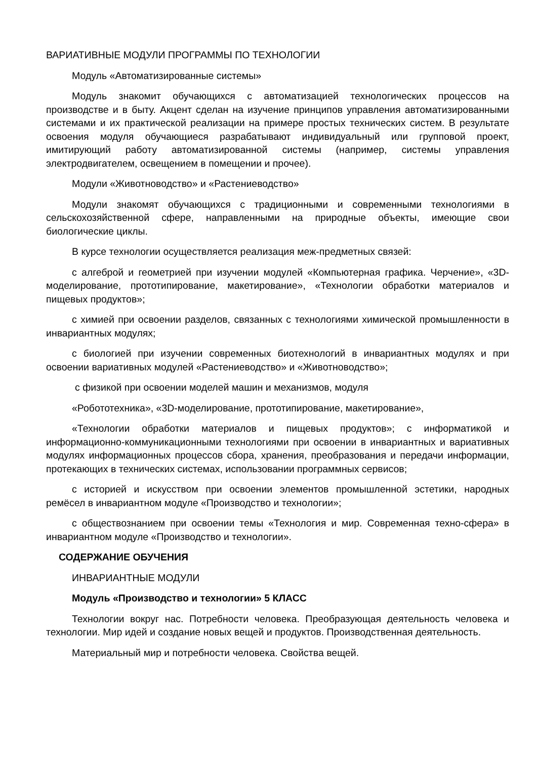ВАРИАТИВНЫЕ МОДУЛИ ПРОГРАММЫ ПО ТЕХНОЛОГИИ
Модуль «Автоматизированные системы»
Модуль знакомит обучающихся с автоматизацией технологических процессов на производстве и в быту. Акцент сделан на изучение принципов управления автоматизированными системами и их практической реализации на примере простых технических систем. В результате освоения модуля обучающиеся разрабатывают индивидуальный или групповой проект, имитирующий работу автоматизированной системы (например, системы управления электродвигателем, освещением в помещении и прочее).
Модули «Животноводство» и «Растениеводство»
Модули знакомят обучающихся с традиционными и современными технологиями в сельскохозяйственной сфере, направленными на природные объекты, имеющие свои биологические циклы.
В курсе технологии осуществляется реализация меж-предметных связей:
с алгеброй и геометрией при изучении модулей «Компьютерная графика. Черчение», «3D-моделирование, прототипирование, макетирование», «Технологии обработки материалов и пищевых продуктов»;
с химией при освоении разделов, связанных с технологиями химической промышленности в инвариантных модулях;
с биологией при изучении современных биотехнологий в инвариантных модулях и при освоении вариативных модулей «Растениеводство» и «Животноводство»;
с физикой при освоении моделей машин и механизмов, модуля
«Робототехника», «3D-моделирование, прототипирование, макетирование»,
«Технологии обработки материалов и пищевых продуктов»; с информатикой и информационно-коммуникационными технологиями при освоении в инвариантных и вариативных модулях информационных процессов сбора, хранения, преобразования и передачи информации, протекающих в технических системах, использовании программных сервисов;
с историей и искусством при освоении элементов промышленной эстетики, народных ремёсел в инвариантном модуле «Производство и технологии»;
с обществознанием при освоении темы «Технология и мир. Современная техно-сфера» в инвариантном модуле «Производство и технологии».
СОДЕРЖАНИЕ ОБУЧЕНИЯ
ИНВАРИАНТНЫЕ МОДУЛИ
Модуль «Производство и технологии» 5 КЛАСС
Технологии вокруг нас. Потребности человека. Преобразующая деятельность человека и технологии. Мир идей и создание новых вещей и продуктов. Производственная деятельность.
Материальный мир и потребности человека. Свойства вещей.